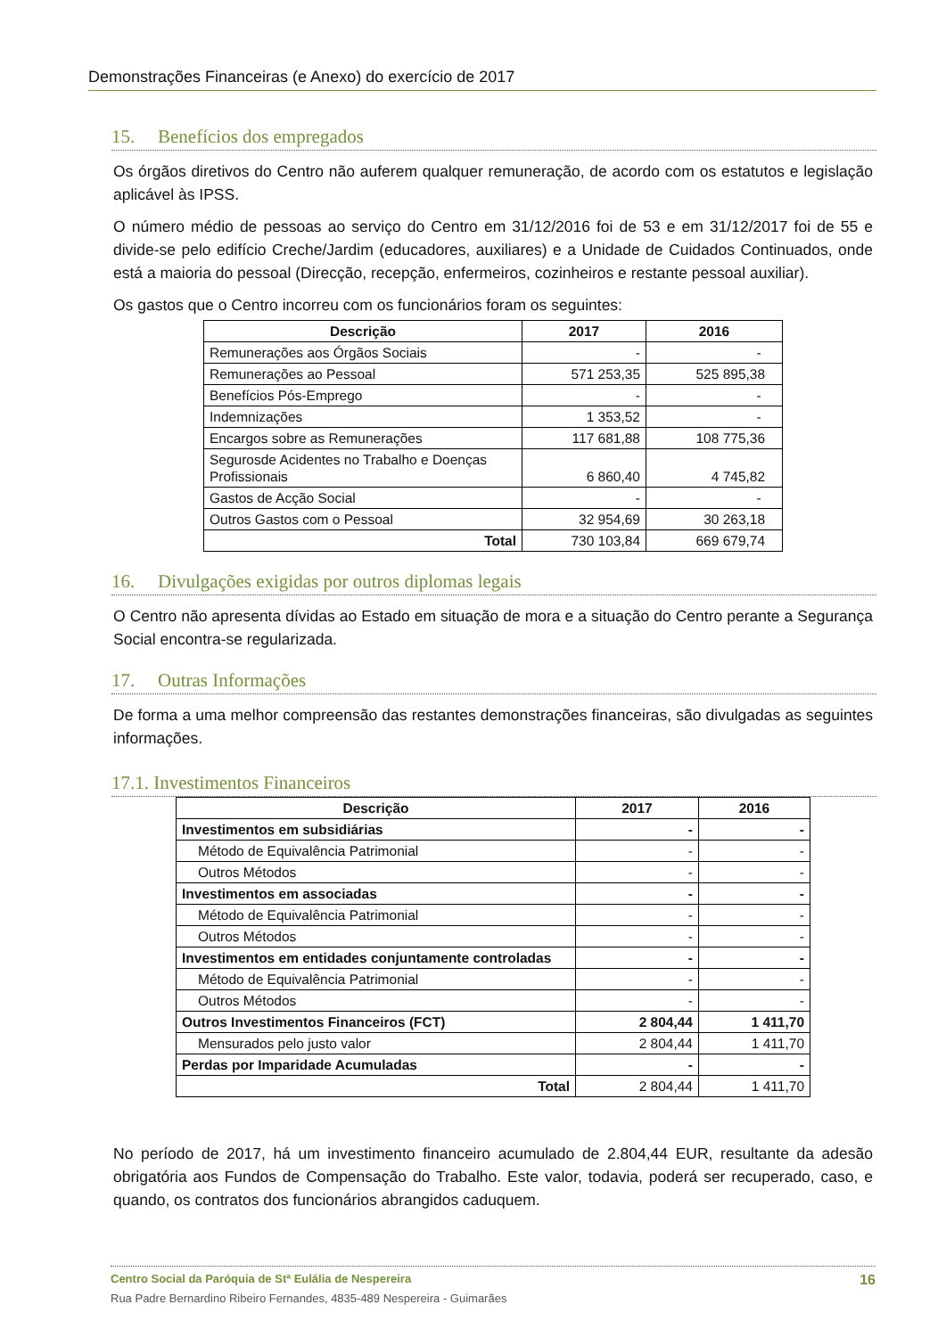Demonstrações Financeiras (e Anexo) do exercício de 2017
15. Benefícios dos empregados
Os órgãos diretivos do Centro não auferem qualquer remuneração, de acordo com os estatutos e legislação aplicável às IPSS.
O número médio de pessoas ao serviço do Centro em 31/12/2016 foi de 53 e em 31/12/2017 foi de 55 e divide-se pelo edifício Creche/Jardim (educadores, auxiliares) e a Unidade de Cuidados Continuados, onde está a maioria do pessoal (Direcção, recepção, enfermeiros, cozinheiros e restante pessoal auxiliar).
Os gastos que o Centro incorreu com os funcionários foram os seguintes:
| Descrição | 2017 | 2016 |
| --- | --- | --- |
| Remunerações aos Órgãos Sociais | - | - |
| Remunerações ao Pessoal | 571 253,35 | 525 895,38 |
| Benefícios Pós-Emprego | - | - |
| Indemnizações | 1 353,52 | - |
| Encargos sobre as Remunerações | 117 681,88 | 108 775,36 |
| Segurosde Acidentes no Trabalho e Doenças Profissionais | 6 860,40 | 4 745,82 |
| Gastos de Acção Social | - | - |
| Outros Gastos com o Pessoal | 32 954,69 | 30 263,18 |
| Total | 730 103,84 | 669 679,74 |
16. Divulgações exigidas por outros diplomas legais
O Centro não apresenta dívidas ao Estado em situação de mora e a situação do Centro perante a Segurança Social encontra-se regularizada.
17. Outras Informações
De forma a uma melhor compreensão das restantes demonstrações financeiras, são divulgadas as seguintes informações.
17.1. Investimentos Financeiros
| Descrição | 2017 | 2016 |
| --- | --- | --- |
| Investimentos em subsidiárias | - | - |
| Método de Equivalência Patrimonial | - | - |
| Outros Métodos | - | - |
| Investimentos em associadas | - | - |
| Método de Equivalência Patrimonial | - | - |
| Outros Métodos | - | - |
| Investimentos em entidades conjuntamente controladas | - | - |
| Método de Equivalência Patrimonial | - | - |
| Outros Métodos | - | - |
| Outros Investimentos Financeiros (FCT) | 2 804,44 | 1 411,70 |
| Mensurados pelo justo valor | 2 804,44 | 1 411,70 |
| Perdas por Imparidade Acumuladas | - | - |
| Total | 2 804,44 | 1 411,70 |
No período de 2017, há um investimento financeiro acumulado de 2.804,44 EUR, resultante da adesão obrigatória aos Fundos de Compensação do Trabalho. Este valor, todavia, poderá ser recuperado, caso, e quando, os contratos dos funcionários abrangidos caduquem.
Centro Social da Paróquia de Stª Eulália de Nespereira 16
Rua Padre Bernardino Ribeiro Fernandes, 4835-489 Nespereira - Guimarães